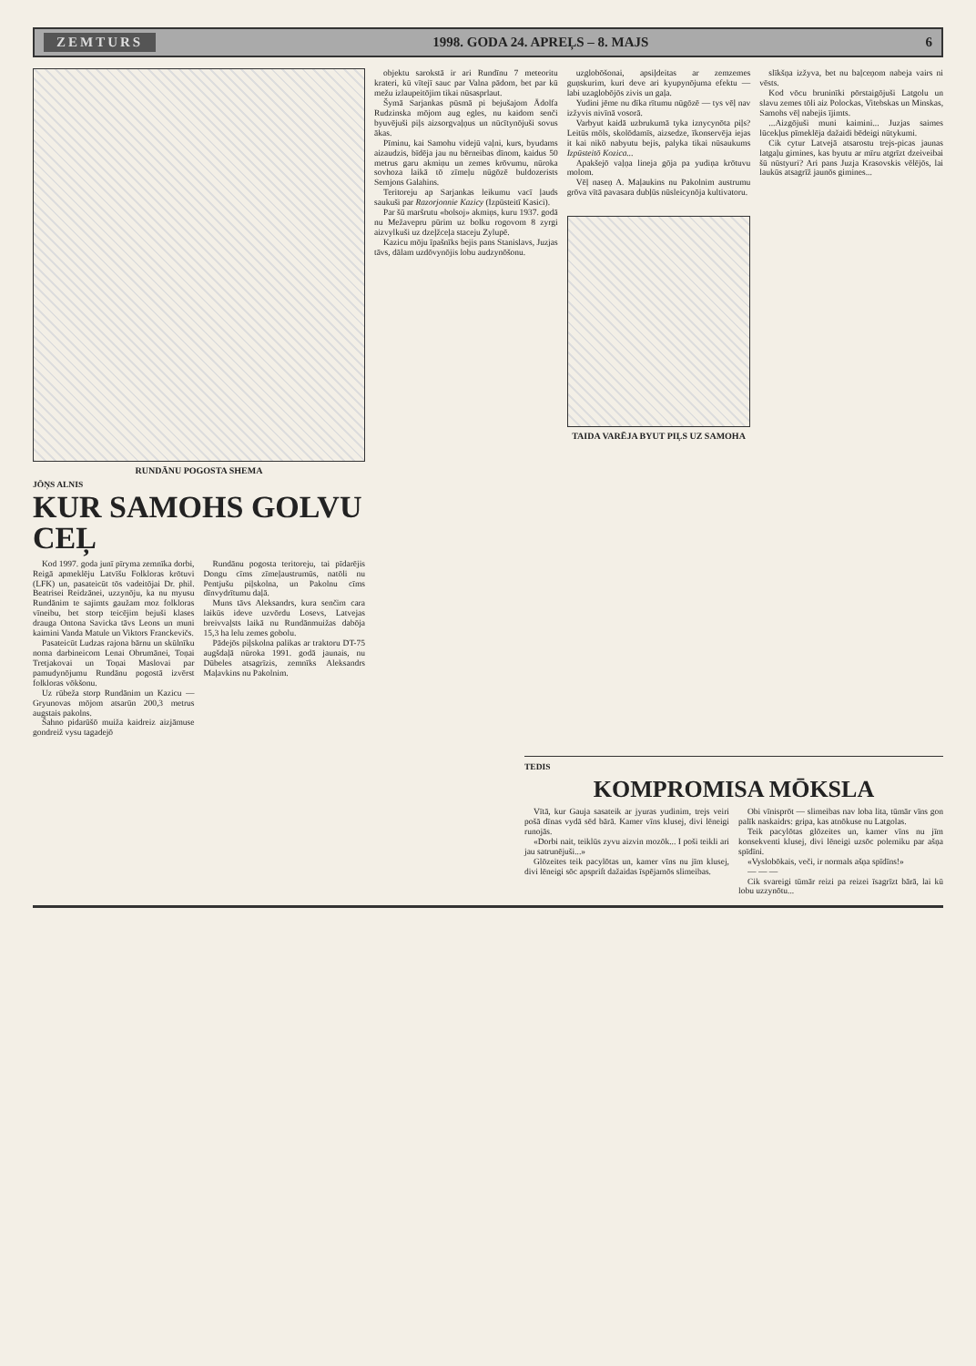ZEMTURS 1998. GODA 24. APREĻS – 8. MAJS 6
RUNDĀNU POGOSTA SHEMA
JŌŅS ALNIS
KUR SAMOHS GOLVU CEĻ
Kod 1997. goda junī pīryma zemnīka dorbi, Reigā apmeklēju Latvīšu Folkloras krōtuvi (LFK) un, pasateicūt tōs vadeitōjai Dr. phil. Beatrisei Reidzānei, uzzynōju, ka nu myusu Rundānim te sajimts gaužam moz folkloras vīneibu, bet storp teicējim bejuši klases drauga Ontona Savicka tāvs Leons un muni kaimini Vanda Matule un Viktors Franckevičs.
Pasateicūt Ludzas rajona bārnu un skūlnīku noma darbineicom Lenai Obrumānei, Toņai Tretjakovai un Toņai Maslovai par pamudynōjumu Rundānu pogostā izvērst folkloras vōkšonu.
Uz rūbeža storp Rundānim un Kazicu — Gryunovas mōjom atsarūn 200,3 metrus augstais pakolns.
Šahno pidarūšō muiža kaidreiz aizjāmuse gondreiž vysu tagadejō
Rundānu pogosta teritoreju, tai pīdarējis Dongu cīms zīmeļaustrumūs, natōli nu Pentjušu piļskolna, un Pakolnu cīms dīnvydrītumu daļā.
Muns tāvs Aleksandrs, kura senčim cara laikūs ideve uzvōrdu Losevs, Latvejas breivvaļsts laikā nu Rundānmuižas dabōja 15,3 ha lelu zemes gobolu.
Pādejōs piļskolna palikas ar traktoru DT-75 augšdaļā nūroka 1991. godā jaunais, nu Dūbeles atsagrīzis, zemnīks Aleksandrs Maļavkins nu Pakolnim.
objektu sarokstā ir ari Rundīnu 7 meteoritu krateri, kū vītejī sauc par Valna pādom, bet par kū mežu izlaupeitōjim tikai nūsasprlaut.
Šymā Sarjankas pūsmā pi bejušajom Ādolfa Rudzinska mōjom aug egles, nu kaidom senči byuvējuši piļs aizsorgvaļņus un nūcītynōjuši sovus ākas.
Pīminu, kai Samohu videjū vaļni, kurs, byudams aizaudzis, bīdēja jau nu bērneibas dīnom, kaidus 50 metrus garu akmiņu un zemes krōvumu, nūroka sovhoza laikā tō zīmeļu nūgōzē buldozerists Semjons Galahins.
Teritoreju ap Sarjankas leikumu vacī ļauds saukuši par Razorjonnie Kazicy (Izpūsteitī Kasici).
Par šū maršrutu «bolsoj» akmiņs, kuru 1937. godā nu Mežavepru pūrim uz bolku rogovom 8 zyrgi aizvylkuši uz dzeļžceļa staceju Zylupē.
Kazicu mōju īpašnīks bejis pans Stanislavs, Juzjas tāvs, dālam uzdōvynōjis lobu audzynōšonu.
uzglobōšonai, apsiļdeitas ar zemzemes guņskurim, kuri deve ari kyupynōjuma efektu — labi uzaglobōjōs zivis un gaļa.
Yudini jēme nu dīka rītumu nūgōzē — tys vēļ nav izžyvis nivīnā vosorā.
Varbyut kaidā uzbrukumā tyka iznycynōta piļs? Leitūs mōls, skolōdamīs, aizsedze, īkonservēja iejas it kai nikō nabyutu bejis, palyka tikai nūsaukums Izpūsteitō Kozica...
Apakšejō vaļņa lineja gōja pa yudiņa krōtuvu molom.
Vēļ naseņ A. Maļaukins nu Pakolnim austrumu grōva vītā pavasara dubļūs nūsleicynōja kultivatoru.
TAIDA VARĒJA BYUT PIĻS UZ SAMOHA
slīkšņa izžyva, bet nu baļceņom nabeja vairs ni vēsts.
Kod vōcu bruninīki pōrstaigōjuši Latgolu un slavu zemes tōli aiz Polockas, Vitebskas un Minskas, Samohs vēļ nabejis ījimts.
...Aizgōjuši muni kaimini... Juzjas saimes lūcekļus pīmeklēja dažaidi bēdeigi nūtykumi.
Cik cytur Latvejā atsarostu trejs-picas jaunas latgaļu gimines, kas byutu ar mīru atgrīzt dzeiveibai šū nūstyuri? Ari pans Juzja Krasovskis vēlējōs, lai laukūs atsagrīž jaunōs gimines...
TEDIS
KOMPROMISA MŌKSLA
Vītā, kur Gauja sasateik ar jyuras yudinim, trejs veiri pošā dīnas vydā sēd bārā. Kamer vīns klusej, divi lēneigi runojās.
«Dorbi nait, teiklūs zyvu aizvin mozōk... I poši teikli ari jau satrunējuši...»
Glōzeites teik pacylōtas un, kamer vīns nu jīm klusej, divi lēneigi sōc apspriſt dažaidas īspējamōs slimeibas.
Obi vīnisprōt — slimeibas nav loba lita, tūmār vīns gon palīk naskaidrs: gripa, kas atnōkuse nu Latgolas.
Teik pacylōtas glōzeites un, kamer vīns nu jīm konsekventi klusej, divi lēneigi uzsōc polemiku par ašņa spīdīni.
«Vyslobōkais, veči, ir normals ašņa spīdīns!»
— — —
Cik svareigi tūmār reizi pa reizei īsagrīzt bārā, lai kū lobu uzzynōtu...